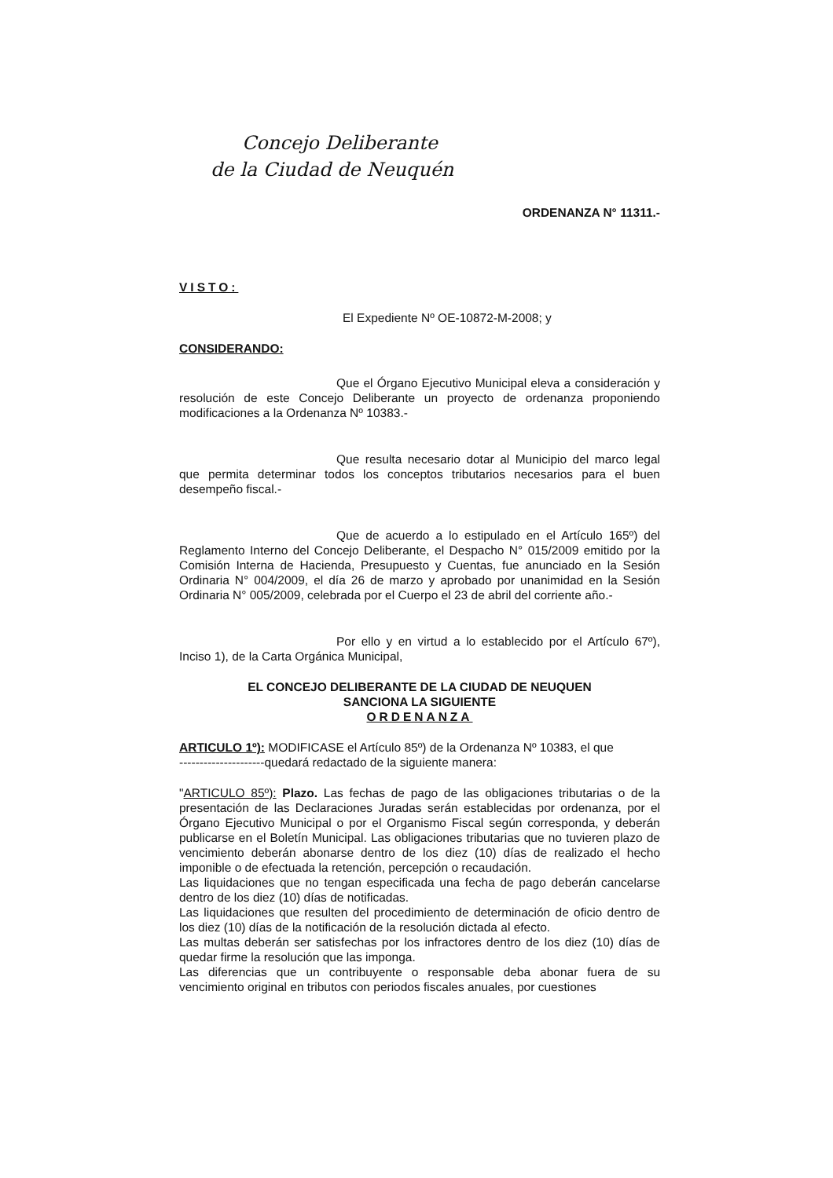Concejo Deliberante
de la Ciudad de Neuquén
ORDENANZA N° 11311.-
VISTO:
El Expediente Nº OE-10872-M-2008; y
CONSIDERANDO:
Que el Órgano Ejecutivo Municipal eleva a consideración y resolución de este Concejo Deliberante un proyecto de ordenanza proponiendo modificaciones a la Ordenanza Nº 10383.-
Que resulta necesario dotar al Municipio del marco legal que permita determinar todos los conceptos tributarios necesarios para el buen desempeño fiscal.-
Que de acuerdo a lo estipulado en el Artículo 165º) del Reglamento Interno del Concejo Deliberante, el Despacho N° 015/2009 emitido por la Comisión Interna de Hacienda, Presupuesto y Cuentas, fue anunciado en la Sesión Ordinaria N° 004/2009, el día 26 de marzo y aprobado por unanimidad en la Sesión Ordinaria N° 005/2009, celebrada por el Cuerpo el 23 de abril del corriente año.-
Por ello y en virtud a lo establecido por el Artículo 67º), Inciso 1), de la Carta Orgánica Municipal,
EL CONCEJO DELIBERANTE DE LA CIUDAD DE NEUQUEN
SANCIONA LA SIGUIENTE
ORDENANZA
ARTICULO 1º): MODIFICASE el Artículo 85º) de la Ordenanza Nº 10383, el que
---------------------quedará redactado de la siguiente manera:
"ARTICULO 85º): Plazo. Las fechas de pago de las obligaciones tributarias o de la presentación de las Declaraciones Juradas serán establecidas por ordenanza, por el Órgano Ejecutivo Municipal o por el Organismo Fiscal según corresponda, y deberán publicarse en el Boletín Municipal. Las obligaciones tributarias que no tuvieren plazo de vencimiento deberán abonarse dentro de los diez (10) días de realizado el hecho imponible o de efectuada la retención, percepción o recaudación.
Las liquidaciones que no tengan especificada una fecha de pago deberán cancelarse dentro de los diez (10) días de notificadas.
Las liquidaciones que resulten del procedimiento de determinación de oficio dentro de los diez (10) días de la notificación de la resolución dictada al efecto.
Las multas deberán ser satisfechas por los infractores dentro de los diez (10) días de quedar firme la resolución que las imponga.
Las diferencias que un contribuyente o responsable deba abonar fuera de su vencimiento original en tributos con periodos fiscales anuales, por cuestiones